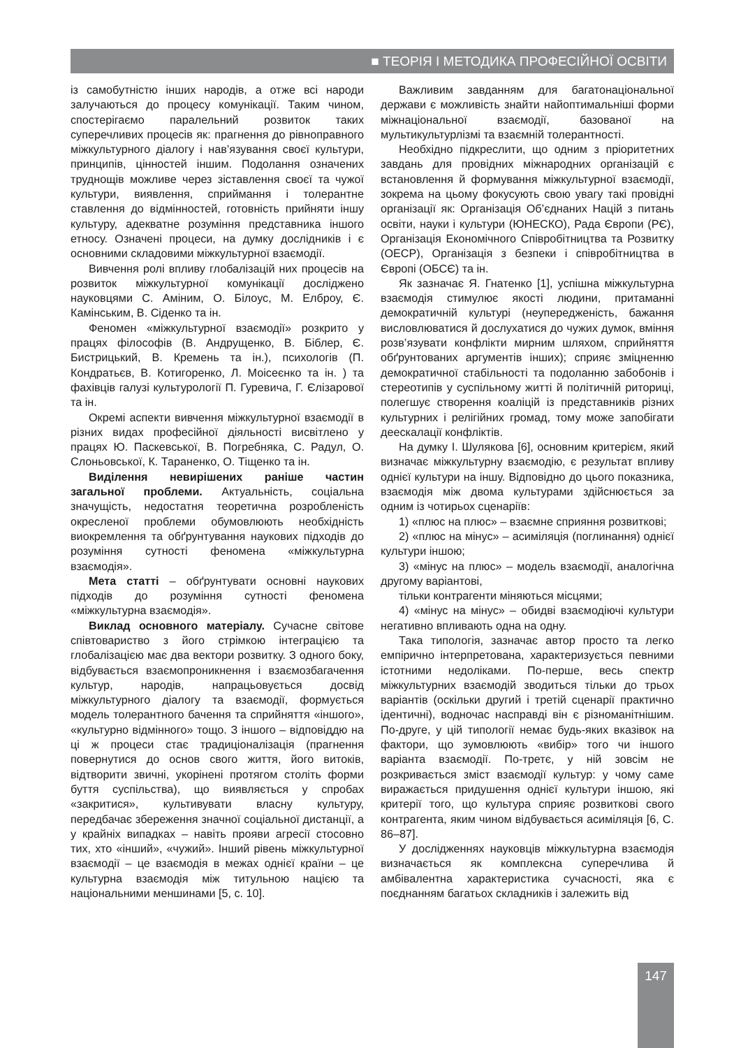■ ТЕОРІЯ І МЕТОДИКА ПРОФЕСІЙНОЇ ОСВІТИ
із самобутністю інших народів, а отже всі народи залучаються до процесу комунікації. Таким чином, спостерігаємо паралельний розвиток таких суперечливих процесів як: прагнення до рівноправного міжкультурного діалогу і нав’язування своєї культури, принципів, цінностей іншим. Подолання означених труднощів можливе через зіставлення своєї та чужої культури, виявлення, сприймання і толерантне ставлення до відмінностей, готовність прийняти іншу культуру, адекватне розуміння представника іншого етносу. Означені процеси, на думку дослідників і є основними складовими міжкультурної взаємодії.
Вивчення ролі впливу глобалізацій них процесів на розвиток міжкультурної комунікації досліджено науковцями С. Аміним, О. Білоус, М. Елброу, Є. Камінським, В. Сіденко та ін.
Феномен «міжкультурної взаємодії» розкрито у працях філософів (В. Андрущенко, В. Біблер, Є. Бистрицький, В. Кремень та ін.), психологів (П. Кондратьєв, В. Котигоренко, Л. Моісеєнко та ін. ) та фахівців галузі культурології П. Гуревича, Г. Єлізарової та ін.
Окремі аспекти вивчення міжкультурної взаємодії в різних видах професійної діяльності висвітлено у працях Ю. Паскевської, В. Погребняка, С. Радул, О. Слоньовської, К. Тараненко, О. Тіщенко та ін.
Виділення невирішених раніше частин загальної проблеми. Актуальність, соціальна значущість, недостатня теоретична розробленість окресленої проблеми обумовлюють необхідність виокремлення та обґрунтування наукових підходів до розуміння сутності феномена «міжкультурна взаємодія».
Мета статті – обґрунтувати основні наукових підходів до розуміння сутності феномена «міжкультурна взаємодія».
Виклад основного матеріалу. Сучасне світове співтовариство з його стрімкою інтеграцією та глобалізацією має два вектори розвитку. З одного боку, відбувається взаємопроникнення і взаємозбагачення культур, народів, напрацьовується досвід міжкультурного діалогу та взаємодії, формується модель толерантного бачення та сприйняття «іншого», «культурно відмінного» тощо. З іншого – відповіддю на ці ж процеси стає традиціоналізація (прагнення повернутися до основ свого життя, його витоків, відтворити звичні, укорінені протягом століть форми буття суспільства), що виявляється у спробах «закритися», культивувати власну культуру, передбачає збереження значної соціальної дистанції, а у крайніх випадках – навіть прояви агресії стосовно тих, хто «інший», «чужий». Інший рівень міжкультурної взаємодії – це взаємодія в межах однієї країни – це культурна взаємодія між титульною нацією та національними меншинами [5, с. 10].
Важливим завданням для багатонаціональної держави є можливість знайти найоптимальніші форми міжнаціональної взаємодії, базованої на мультикультурлізмі та взаємній толерантності.
Необхідно підкреслити, що одним з пріоритетних завдань для провідних міжнародних організацій є встановлення й формування міжкультурної взаємодії, зокрема на цьому фокусують свою увагу такі провідні організації як: Організація Об’єднаних Націй з питань освіти, науки і культури (ЮНЕСКО), Рада Європи (РЄ), Організація Економічного Співробітництва та Розвитку (ОЕСР), Організація з безпеки і співробітництва в Європі (ОБСЄ) та ін.
Як зазначає Я. Гнатенко [1], успішна міжкультурна взаємодія стимулює якості людини, притаманні демократичній культурі (неупередженість, бажання висловлюватися й дослухатися до чужих думок, вміння розв’язувати конфлікти мирним шляхом, сприйняття обґрунтованих аргументів інших); сприяє зміцненню демократичної стабільності та подоланню забобонів і стереотипів у суспільному житті й політичній риториці, полегшує створення коаліцій із представників різних культурних і релігійних громад, тому може запобігати деескалації конфліктів.
На думку І. Шулякова [6], основним критерієм, який визначає міжкультурну взаємодію, є результат впливу однієї культури на іншу. Відповідно до цього показника, взаємодія між двома культурами здійснюється за одним із чотирьох сценаріїв:
1) «плюс на плюс» – взаємне сприяння розвиткові;
2) «плюс на мінус» – асиміляція (поглинання) однієї культури іншою;
3) «мінус на плюс» – модель взаємодії, аналогічна другому варіантові,
тільки контрагенти міняються місцями;
4) «мінус на мінус» – обидві взаємодіючі культури негативно впливають одна на одну.
Така типологія, зазначає автор просто та легко емпірично інтерпретована, характеризується певними істотними недоліками. По-перше, весь спектр міжкультурних взаємодій зводиться тільки до трьох варіантів (оскільки другий і третій сценарії практично ідентичні), водночас насправді він є різноманітнішим. По-друге, у цій типології немає будь-яких вказівок на фактори, що зумовлюють «вибір» того чи іншого варіанта взаємодії. По-третє, у ній зовсім не розкривається зміст взаємодії культур: у чому саме виражається придушення однієї культури іншою, які критерії того, що культура сприяє розвиткові свого контрагента, яким чином відбувається асиміляція [6, С. 86–87].
У дослідженнях науковців міжкультурна взаємодія визначається як комплексна суперечлива й амбівалентна характеристика сучасності, яка є поєднанням багатьох складників і залежить від
147